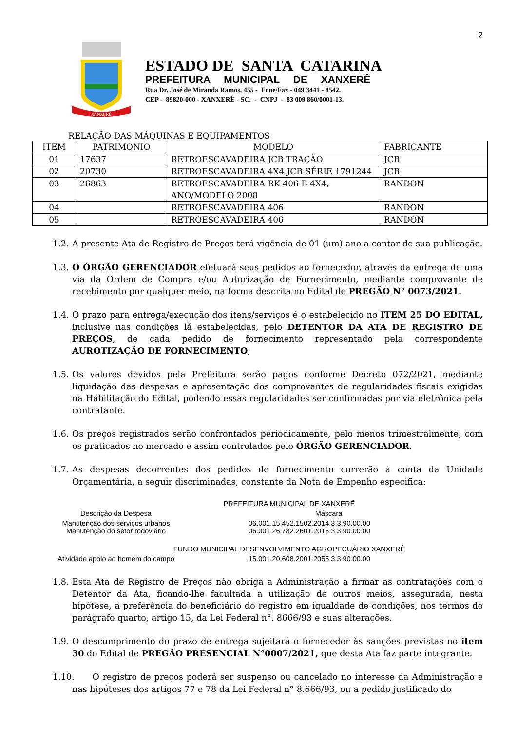2
XANXERÊ
ESTADO DE SANTA CATARINA
PREFEITURA MUNICIPAL DE XANXERÊ
Rua Dr. José de Miranda Ramos, 455 - Fone/Fax - 049 3441 - 8542.
CEP - 89820-000 - XANXERÊ - SC. - CNPJ - 83 009 860/0001-13.
RELAÇÃO DAS MÁQUINAS E EQUIPAMENTOS
| ITEM | PATRIMONIO | MODELO | FABRICANTE |
| --- | --- | --- | --- |
| 01 | 17637 | RETROESCAVADEIRA JCB TRAÇÃO | JCB |
| 02 | 20730 | RETROESCAVADEIRA 4X4 JCB SÉRIE 1791244 | JCB |
| 03 | 26863 | RETROESCAVADEIRA RK 406 B 4X4, ANO/MODELO 2008 | RANDON |
| 04 | | RETROESCAVADEIRA 406 | RANDON |
| 05 | | RETROESCAVADEIRA 406 | RANDON |
1.2. A presente Ata de Registro de Preços terá vigência de 01 (um) ano a contar de sua publicação.
1.3. O ÓRGÃO GERENCIADOR efetuará seus pedidos ao fornecedor, através da entrega de uma via da Ordem de Compra e/ou Autorização de Fornecimento, mediante comprovante de recebimento por qualquer meio, na forma descrita no Edital de PREGÃO N° 0073/2021.
1.4. O prazo para entrega/execução dos itens/serviços é o estabelecido no ITEM 25 DO EDITAL, inclusive nas condições lá estabelecidas, pelo DETENTOR DA ATA DE REGISTRO DE PREÇOS, de cada pedido de fornecimento representado pela correspondente AUROTIZAÇÃO DE FORNECIMENTO;
1.5. Os valores devidos pela Prefeitura serão pagos conforme Decreto 072/2021, mediante liquidação das despesas e apresentação dos comprovantes de regularidades fiscais exigidas na Habilitação do Edital, podendo essas regularidades ser confirmadas por via eletrônica pela contratante.
1.6. Os preços registrados serão confrontados periodicamente, pelo menos trimestralmente, com os praticados no mercado e assim controlados pelo ÓRGÃO GERENCIADOR.
1.7. As despesas decorrentes dos pedidos de fornecimento correrão à conta da Unidade Orçamentária, a seguir discriminadas, constante da Nota de Empenho especifica:
| PREFEITURA MUNICIPAL DE XANXERÊ | |
| Descrição da Despesa | Máscara |
| Manutenção dos serviços urbanos Manutenção do setor rodoviário | 06.001.15.452.1502.2014.3.3.90.00.00 06.001.26.782.2601.2016.3.3.90.00.00 |
| FUNDO MUNICIPAL DESENVOLVIMENTO AGROPECUÁRIO XANXERÊ | |
| Atividade apoio ao homem do campo | 15.001.20.608.2001.2055.3.3.90.00.00 |
1.8. Esta Ata de Registro de Preços não obriga a Administração a firmar as contratações com o Detentor da Ata, ficando-lhe facultada a utilização de outros meios, assegurada, nesta hipótese, a preferência do beneficiário do registro em igualdade de condições, nos termos do parágrafo quarto, artigo 15, da Lei Federal n°. 8666/93 e suas alterações.
1.9. O descumprimento do prazo de entrega sujeitará o fornecedor às sanções previstas no item 30 do Edital de PREGÃO PRESENCIAL N°0007/2021, que desta Ata faz parte integrante.
1.10. O registro de preços poderá ser suspenso ou cancelado no interesse da Administração e nas hipóteses dos artigos 77 e 78 da Lei Federal n° 8.666/93, ou a pedido justificado do